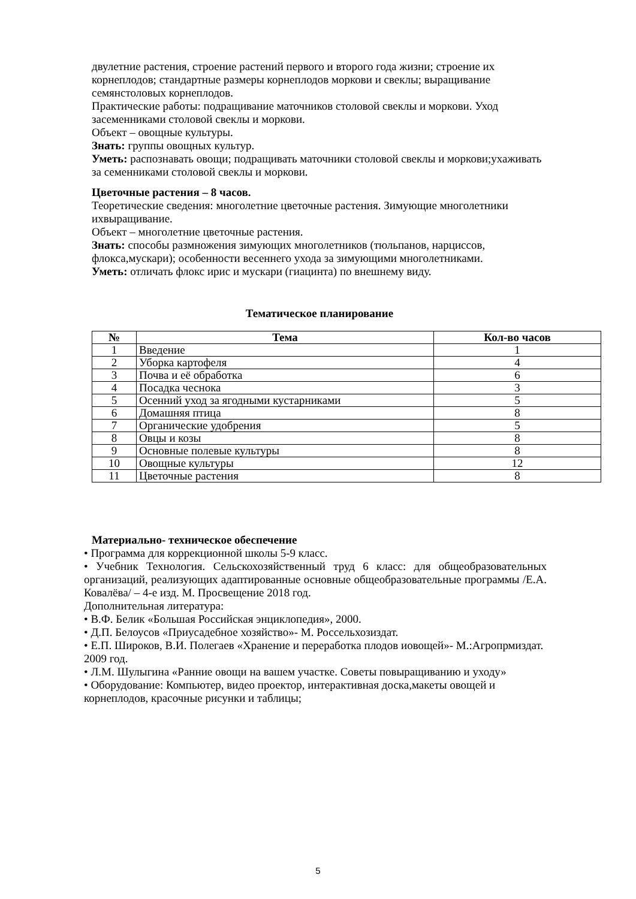двулетние растения, строение растений первого и второго года жизни; строение их корнеплодов; стандартные размеры корнеплодов моркови и свеклы; выращивание семянстоловых корнеплодов.
Практические работы: подращивание маточников столовой свеклы и моркови. Уход засеменниками столовой свеклы и моркови.
Объект – овощные культуры.
Знать: группы овощных культур.
Уметь: распознавать овощи; подращивать маточники столовой свеклы и моркови;ухаживать за семенниками столовой свеклы и моркови.
Цветочные растения – 8 часов.
Теоретические сведения: многолетние цветочные растения. Зимующие многолетники ихвыращивание.
Объект – многолетние цветочные растения.
Знать: способы размножения зимующих многолетников (тюльпанов, нарциссов, флокса,мускари); особенности весеннего ухода за зимующими многолетниками.
Уметь: отличать флокс ирис и мускари (гиацинта) по внешнему виду.
Тематическое планирование
| № | Тема | Кол-во часов |
| --- | --- | --- |
| 1 | Введение | 1 |
| 2 | Уборка картофеля | 4 |
| 3 | Почва и её обработка | 6 |
| 4 | Посадка чеснока | 3 |
| 5 | Осенний уход за ягодными кустарниками | 5 |
| 6 | Домашняя птица | 8 |
| 7 | Органические удобрения | 5 |
| 8 | Овцы и козы | 8 |
| 9 | Основные полевые культуры | 8 |
| 10 | Овощные культуры | 12 |
| 11 | Цветочные растения | 8 |
Материально- техническое обеспечение
• Программа для коррекционной школы 5-9 класс.
• Учебник Технология. Сельскохозяйственный труд 6 класс: для общеобразовательных организаций, реализующих адаптированные основные общеобразовательные программы /Е.А. Ковалёва/ – 4-е изд. М. Просвещение 2018 год.
Дополнительная литература:
• В.Ф. Белик «Большая Российская энциклопедия», 2000.
• Д.П. Белоусов «Приусадебное хозяйство»- М. Россельхозиздат.
• Е.П. Широков, В.И. Полегаев «Хранение и переработка плодов иовощей»- М.:Агропрмиздат. 2009 год.
• Л.М. Шулыгина «Ранние овощи на вашем участке. Советы повыращиванию и уходу»
• Оборудование: Компьютер, видео проектор, интерактивная доска,макеты овощей и корнеплодов, красочные рисунки и таблицы;
5